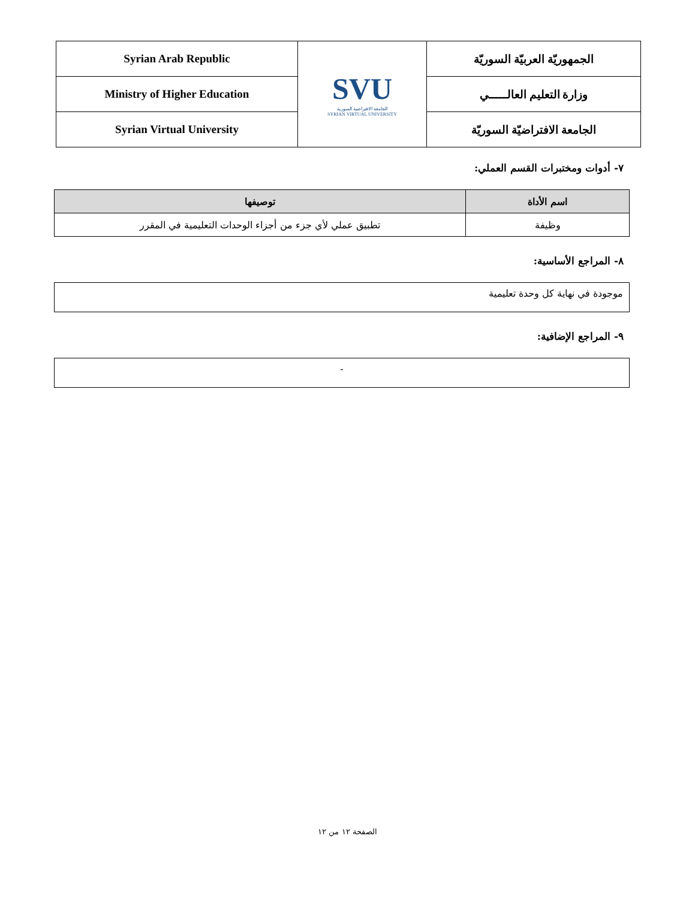| Syrian Arab Republic | SVU الجامعة الافتراضية السورية SYRIAN VIRTUAL UNIVERSITY | الجمهوريّة العربيّة السوريّة |
| Ministry of Higher Education | | وزارة التعليم العالـــــي |
| Syrian Virtual University | | الجامعة الافتراضيّة السوريّة |
٧- أدوات ومختبرات القسم العملي:
| اسم الأداة | توصيفها |
| --- | --- |
| وظيفة | تطبيق عملي لأي جزء من أجزاء الوحدات التعليمية في المقرر |
٨- المراجع الأساسية:
موجودة في نهاية كل وحدة تعليمية
٩- المراجع الإضافية:
-
الصفحة ١٢ من ١٢